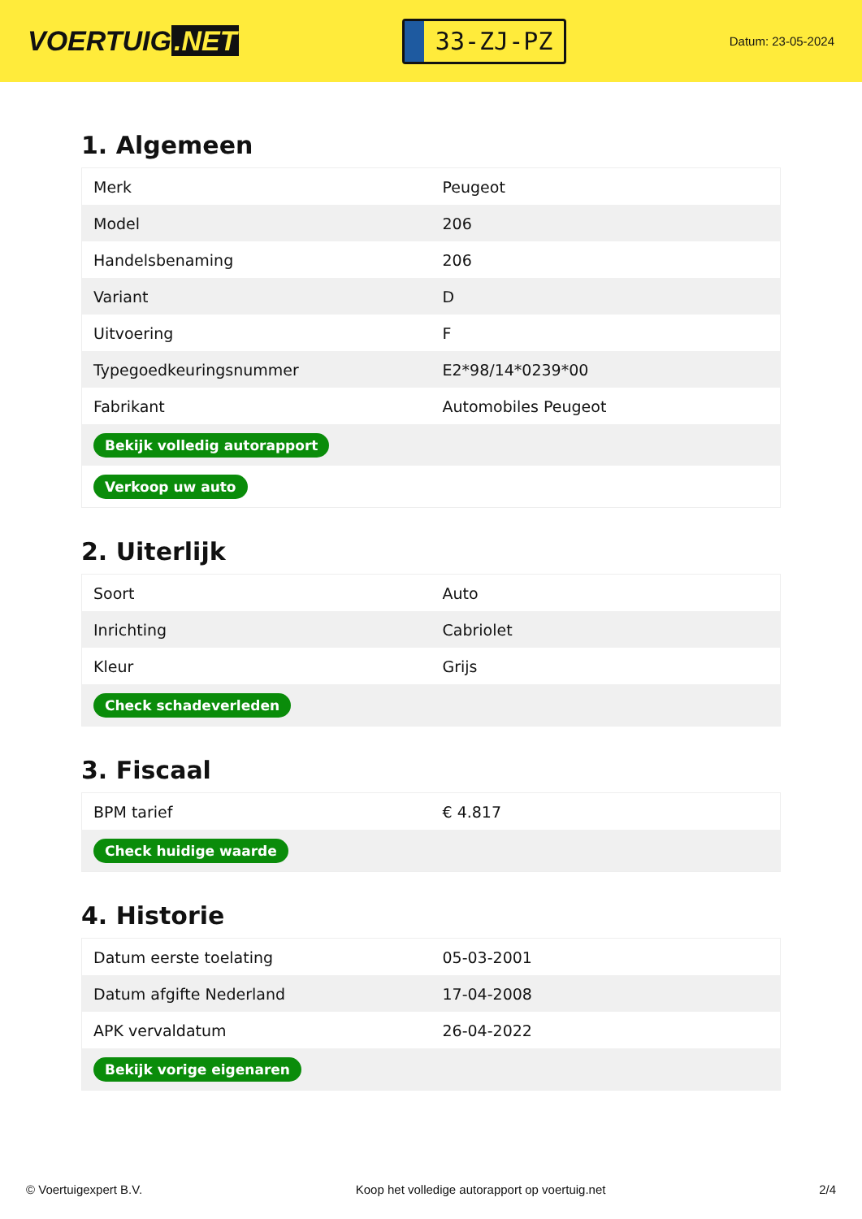VOERTUIG.NET
33-ZJ-PZ
Datum: 23-05-2024
1. Algemeen
| Merk | Peugeot |
| Model | 206 |
| Handelsbenaming | 206 |
| Variant | D |
| Uitvoering | F |
| Typegoedkeuringsnummer | E2*98/14*0239*00 |
| Fabrikant | Automobiles Peugeot |
| Bekijk volledig autorapport | |
| Verkoop uw auto | |
2. Uiterlijk
| Soort | Auto |
| Inrichting | Cabriolet |
| Kleur | Grijs |
| Check schadeverleden | |
3. Fiscaal
| BPM tarief | € 4.817 |
| Check huidige waarde | |
4. Historie
| Datum eerste toelating | 05-03-2001 |
| Datum afgifte Nederland | 17-04-2008 |
| APK vervaldatum | 26-04-2022 |
| Bekijk vorige eigenaren | |
© Voertuigexpert B.V. Koop het volledige autorapport op voertuig.net 2/4